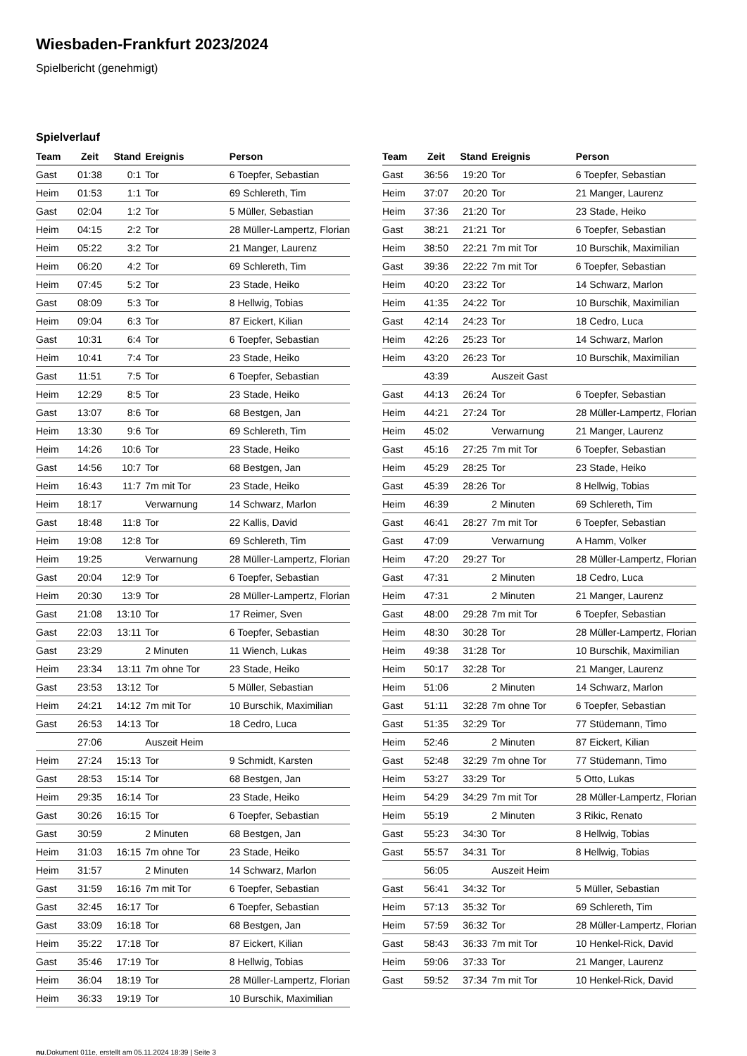Wiesbaden-Frankfurt 2023/2024
Spielbericht (genehmigt)
Spielverlauf
| Team | Zeit | Stand | Ereignis | Person |
| --- | --- | --- | --- | --- |
| Gast | 01:38 | 0:1 | Tor | 6 Toepfer, Sebastian |
| Heim | 01:53 | 1:1 | Tor | 69 Schlereth, Tim |
| Gast | 02:04 | 1:2 | Tor | 5 Müller, Sebastian |
| Heim | 04:15 | 2:2 | Tor | 28 Müller-Lampertz, Florian |
| Heim | 05:22 | 3:2 | Tor | 21 Manger, Laurenz |
| Heim | 06:20 | 4:2 | Tor | 69 Schlereth, Tim |
| Heim | 07:45 | 5:2 | Tor | 23 Stade, Heiko |
| Gast | 08:09 | 5:3 | Tor | 8 Hellwig, Tobias |
| Heim | 09:04 | 6:3 | Tor | 87 Eickert, Kilian |
| Gast | 10:31 | 6:4 | Tor | 6 Toepfer, Sebastian |
| Heim | 10:41 | 7:4 | Tor | 23 Stade, Heiko |
| Gast | 11:51 | 7:5 | Tor | 6 Toepfer, Sebastian |
| Heim | 12:29 | 8:5 | Tor | 23 Stade, Heiko |
| Gast | 13:07 | 8:6 | Tor | 68 Bestgen, Jan |
| Heim | 13:30 | 9:6 | Tor | 69 Schlereth, Tim |
| Heim | 14:26 | 10:6 | Tor | 23 Stade, Heiko |
| Gast | 14:56 | 10:7 | Tor | 68 Bestgen, Jan |
| Heim | 16:43 | 11:7 | 7m mit Tor | 23 Stade, Heiko |
| Heim | 18:17 | | Verwarnung | 14 Schwarz, Marlon |
| Gast | 18:48 | 11:8 | Tor | 22 Kallis, David |
| Heim | 19:08 | 12:8 | Tor | 69 Schlereth, Tim |
| Heim | 19:25 | | Verwarnung | 28 Müller-Lampertz, Florian |
| Gast | 20:04 | 12:9 | Tor | 6 Toepfer, Sebastian |
| Heim | 20:30 | 13:9 | Tor | 28 Müller-Lampertz, Florian |
| Gast | 21:08 | 13:10 | Tor | 17 Reimer, Sven |
| Gast | 22:03 | 13:11 | Tor | 6 Toepfer, Sebastian |
| Gast | 23:29 | | 2 Minuten | 11 Wiench, Lukas |
| Heim | 23:34 | 13:11 | 7m ohne Tor | 23 Stade, Heiko |
| Gast | 23:53 | 13:12 | Tor | 5 Müller, Sebastian |
| Heim | 24:21 | 14:12 | 7m mit Tor | 10 Burschik, Maximilian |
| Gast | 26:53 | 14:13 | Tor | 18 Cedro, Luca |
| | 27:06 | | Auszeit Heim | |
| Heim | 27:24 | 15:13 | Tor | 9 Schmidt, Karsten |
| Gast | 28:53 | 15:14 | Tor | 68 Bestgen, Jan |
| Heim | 29:35 | 16:14 | Tor | 23 Stade, Heiko |
| Gast | 30:26 | 16:15 | Tor | 6 Toepfer, Sebastian |
| Gast | 30:59 | | 2 Minuten | 68 Bestgen, Jan |
| Heim | 31:03 | 16:15 | 7m ohne Tor | 23 Stade, Heiko |
| Heim | 31:57 | | 2 Minuten | 14 Schwarz, Marlon |
| Gast | 31:59 | 16:16 | 7m mit Tor | 6 Toepfer, Sebastian |
| Gast | 32:45 | 16:17 | Tor | 6 Toepfer, Sebastian |
| Gast | 33:09 | 16:18 | Tor | 68 Bestgen, Jan |
| Heim | 35:22 | 17:18 | Tor | 87 Eickert, Kilian |
| Gast | 35:46 | 17:19 | Tor | 8 Hellwig, Tobias |
| Heim | 36:04 | 18:19 | Tor | 28 Müller-Lampertz, Florian |
| Heim | 36:33 | 19:19 | Tor | 10 Burschik, Maximilian |
| Team | Zeit | Stand | Ereignis | Person |
| --- | --- | --- | --- | --- |
| Gast | 36:56 | 19:20 | Tor | 6 Toepfer, Sebastian |
| Heim | 37:07 | 20:20 | Tor | 21 Manger, Laurenz |
| Heim | 37:36 | 21:20 | Tor | 23 Stade, Heiko |
| Gast | 38:21 | 21:21 | Tor | 6 Toepfer, Sebastian |
| Heim | 38:50 | 22:21 | 7m mit Tor | 10 Burschik, Maximilian |
| Gast | 39:36 | 22:22 | 7m mit Tor | 6 Toepfer, Sebastian |
| Heim | 40:20 | 23:22 | Tor | 14 Schwarz, Marlon |
| Heim | 41:35 | 24:22 | Tor | 10 Burschik, Maximilian |
| Gast | 42:14 | 24:23 | Tor | 18 Cedro, Luca |
| Heim | 42:26 | 25:23 | Tor | 14 Schwarz, Marlon |
| Heim | 43:20 | 26:23 | Tor | 10 Burschik, Maximilian |
| | 43:39 | | Auszeit Gast | |
| Gast | 44:13 | 26:24 | Tor | 6 Toepfer, Sebastian |
| Heim | 44:21 | 27:24 | Tor | 28 Müller-Lampertz, Florian |
| Heim | 45:02 | | Verwarnung | 21 Manger, Laurenz |
| Gast | 45:16 | 27:25 | 7m mit Tor | 6 Toepfer, Sebastian |
| Heim | 45:29 | 28:25 | Tor | 23 Stade, Heiko |
| Gast | 45:39 | 28:26 | Tor | 8 Hellwig, Tobias |
| Heim | 46:39 | | 2 Minuten | 69 Schlereth, Tim |
| Gast | 46:41 | 28:27 | 7m mit Tor | 6 Toepfer, Sebastian |
| Gast | 47:09 | | Verwarnung | A Hamm, Volker |
| Heim | 47:20 | 29:27 | Tor | 28 Müller-Lampertz, Florian |
| Gast | 47:31 | | 2 Minuten | 18 Cedro, Luca |
| Heim | 47:31 | | 2 Minuten | 21 Manger, Laurenz |
| Gast | 48:00 | 29:28 | 7m mit Tor | 6 Toepfer, Sebastian |
| Heim | 48:30 | 30:28 | Tor | 28 Müller-Lampertz, Florian |
| Heim | 49:38 | 31:28 | Tor | 10 Burschik, Maximilian |
| Heim | 50:17 | 32:28 | Tor | 21 Manger, Laurenz |
| Heim | 51:06 | | 2 Minuten | 14 Schwarz, Marlon |
| Gast | 51:11 | 32:28 | 7m ohne Tor | 6 Toepfer, Sebastian |
| Gast | 51:35 | 32:29 | Tor | 77 Stüdemann, Timo |
| Heim | 52:46 | | 2 Minuten | 87 Eickert, Kilian |
| Gast | 52:48 | 32:29 | 7m ohne Tor | 77 Stüdemann, Timo |
| Heim | 53:27 | 33:29 | Tor | 5 Otto, Lukas |
| Heim | 54:29 | 34:29 | 7m mit Tor | 28 Müller-Lampertz, Florian |
| Heim | 55:19 | | 2 Minuten | 3 Rikic, Renato |
| Gast | 55:23 | 34:30 | Tor | 8 Hellwig, Tobias |
| Gast | 55:57 | 34:31 | Tor | 8 Hellwig, Tobias |
| | 56:05 | | Auszeit Heim | |
| Gast | 56:41 | 34:32 | Tor | 5 Müller, Sebastian |
| Heim | 57:13 | 35:32 | Tor | 69 Schlereth, Tim |
| Heim | 57:59 | 36:32 | Tor | 28 Müller-Lampertz, Florian |
| Gast | 58:43 | 36:33 | 7m mit Tor | 10 Henkel-Rick, David |
| Heim | 59:06 | 37:33 | Tor | 21 Manger, Laurenz |
| Gast | 59:52 | 37:34 | 7m mit Tor | 10 Henkel-Rick, David |
nu.Dokument 011e, erstellt am 05.11.2024 18:39 | Seite 3